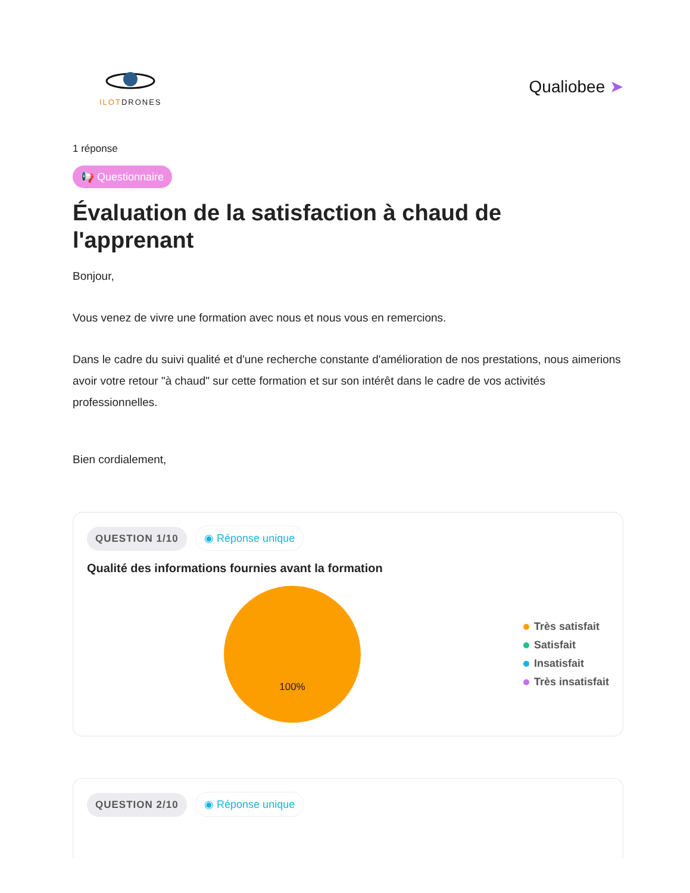ILOTDRONES
Qualiobee ➤
1 réponse
📢 Questionnaire
Évaluation de la satisfaction à chaud de l'apprenant
Bonjour,
Vous venez de vivre une formation avec nous et nous vous en remercions.
Dans le cadre du suivi qualité et d'une recherche constante d'amélioration de nos prestations, nous aimerions avoir votre retour "à chaud" sur cette formation et sur son intérêt dans le cadre de vos activités professionnelles.
Bien cordialement,
QUESTION 1/10 ◉ Réponse unique
Qualité des informations fournies avant la formation
100%
Très satisfait
Satisfait
Insatisfait
Très insatisfait
QUESTION 2/10 ◉ Réponse unique